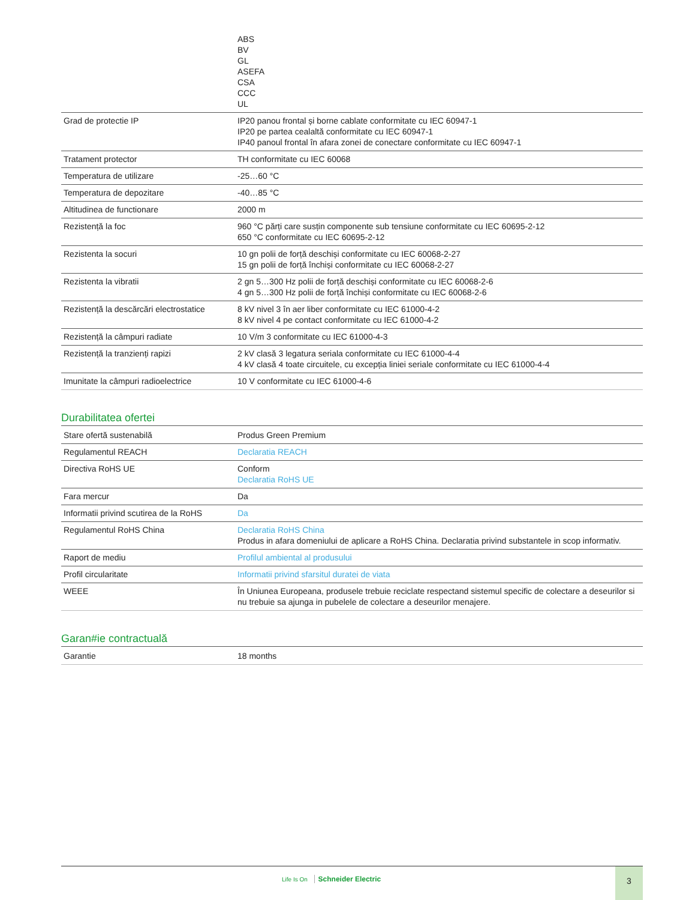| | ABS BV GL ASEFA CSA CCC UL |
| Grad de protectie IP | IP20 panou frontal și borne cablate conformitate cu IEC 60947-1 IP20 pe partea cealaltă conformitate cu IEC 60947-1 IP40 panoul frontal în afara zonei de conectare conformitate cu IEC 60947-1 |
| Tratament protector | TH conformitate cu IEC 60068 |
| Temperatura de utilizare | -25…60 °C |
| Temperatura de depozitare | -40…85 °C |
| Altitudinea de functionare | 2000 m |
| Rezistență la foc | 960 °C părți care susțin componente sub tensiune conformitate cu IEC 60695-2-12 650 °C conformitate cu IEC 60695-2-12 |
| Rezistenta la socuri | 10 gn polii de forță deschiși conformitate cu IEC 60068-2-27 15 gn polii de forță închiși conformitate cu IEC 60068-2-27 |
| Rezistenta la vibratii | 2 gn 5…300 Hz polii de forță deschiși conformitate cu IEC 60068-2-6 4 gn 5…300 Hz polii de forță închiși conformitate cu IEC 60068-2-6 |
| Rezistență la descărcări electrostatice | 8 kV nivel 3 în aer liber conformitate cu IEC 61000-4-2 8 kV nivel 4 pe contact conformitate cu IEC 61000-4-2 |
| Rezistență la câmpuri radiate | 10 V/m 3 conformitate cu IEC 61000-4-3 |
| Rezistență la tranzienți rapizi | 2 kV clasă 3 legatura seriala conformitate cu IEC 61000-4-4 4 kV clasă 4 toate circuitele, cu excepția liniei seriale conformitate cu IEC 61000-4-4 |
| Imunitate la câmpuri radioelectrice | 10 V conformitate cu IEC 61000-4-6 |
Durabilitatea ofertei
| Stare ofertă sustenabilă | Produs Green Premium |
| Regulamentul REACH | Declaratia REACH |
| Directiva RoHS UE | Conform Declaratia RoHS UE |
| Fara mercur | Da |
| Informatii privind scutirea de la RoHS | Da |
| Regulamentul RoHS China | Declaratia RoHS China Produs in afara domeniului de aplicare a RoHS China. Declaratia privind substantele in scop informativ. |
| Raport de mediu | Profilul ambiental al produsului |
| Profil circularitate | Informatii privind sfarsitul duratei de viata |
| WEEE | În Uniunea Europeana, produsele trebuie reciclate respectand sistemul specific de colectare a deseurilor si nu trebuie sa ajunga in pubelele de colectare a deseurilor menajere. |
Garan#ie contractuală
| Garantie | 18 months |
Life Is On Schneider Electric
3